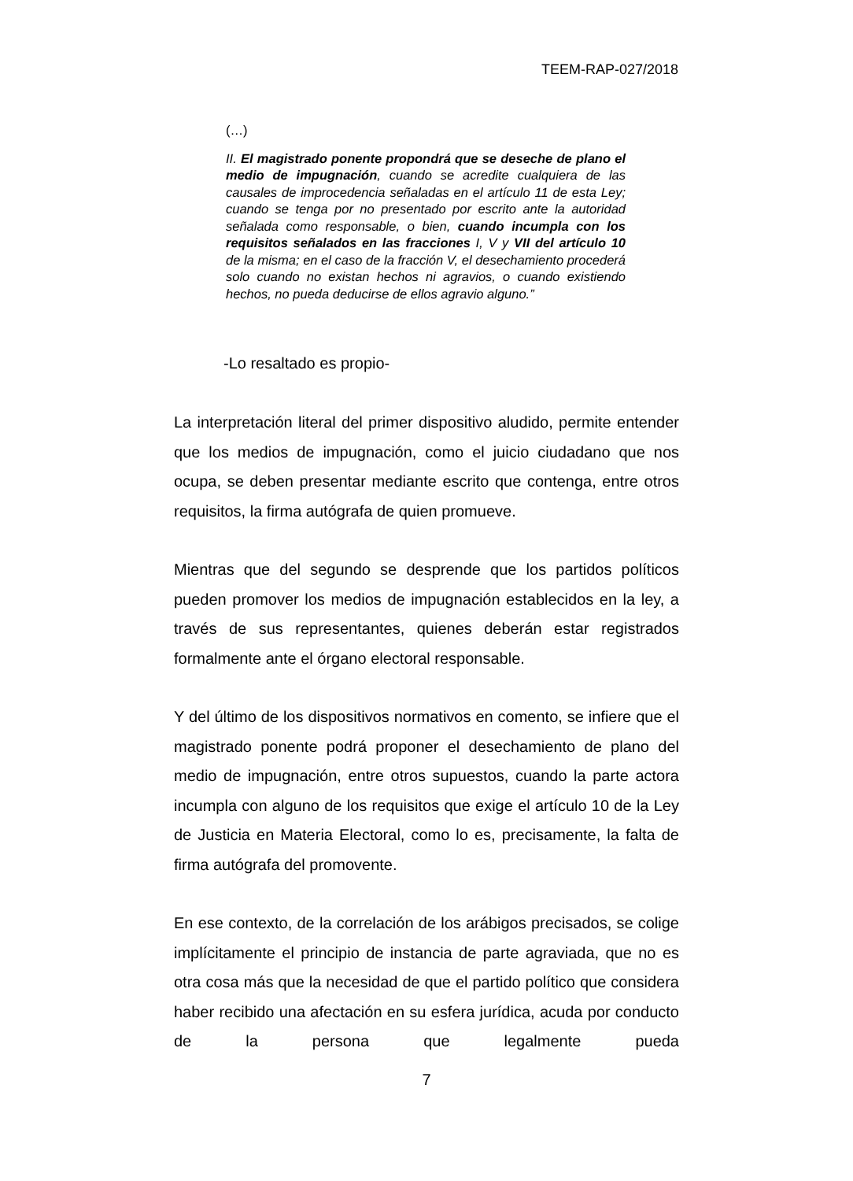TEEM-RAP-027/2018
(…)
II. El magistrado ponente propondrá que se deseche de plano el medio de impugnación, cuando se acredite cualquiera de las causales de improcedencia señaladas en el artículo 11 de esta Ley; cuando se tenga por no presentado por escrito ante la autoridad señalada como responsable, o bien, cuando incumpla con los requisitos señalados en las fracciones I, V y VII del artículo 10 de la misma; en el caso de la fracción V, el desechamiento procederá solo cuando no existan hechos ni agravios, o cuando existiendo hechos, no pueda deducirse de ellos agravio alguno.”
-Lo resaltado es propio-
La interpretación literal del primer dispositivo aludido, permite entender que los medios de impugnación, como el juicio ciudadano que nos ocupa, se deben presentar mediante escrito que contenga, entre otros requisitos, la firma autógrafa de quien promueve.
Mientras que del segundo se desprende que los partidos políticos pueden promover los medios de impugnación establecidos en la ley, a través de sus representantes, quienes deberán estar registrados formalmente ante el órgano electoral responsable.
Y del último de los dispositivos normativos en comento, se infiere que el magistrado ponente podrá proponer el desechamiento de plano del medio de impugnación, entre otros supuestos, cuando la parte actora incumpla con alguno de los requisitos que exige el artículo 10 de la Ley de Justicia en Materia Electoral, como lo es, precisamente, la falta de firma autógrafa del promovente.
En ese contexto, de la correlación de los arábigos precisados, se colige implícitamente el principio de instancia de parte agraviada, que no es otra cosa más que la necesidad de que el partido político que considera haber recibido una afectación en su esfera jurídica, acuda por conducto de la persona que legalmente pueda
7